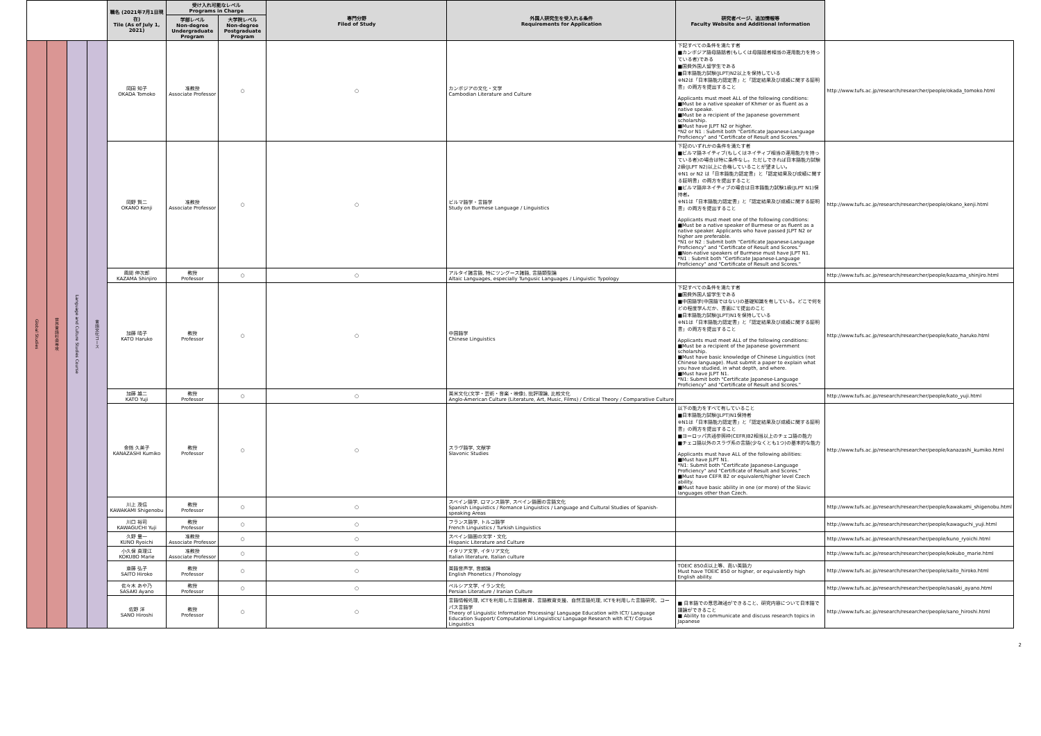| | | | | 職名 (2021年7月1日現在) Tile (As of July 1, 2021) | 受け入れ可能なレベル Programs in Charge | | 専門分野 Filed of Study | 外国人研究生を受入れる条件 Requirements for Application | 研究者ページ、追加情報等 Faculty Website and Additional Information | |
| --- | --- | --- | --- | --- | --- | --- | --- | --- | --- | --- |
| | | | | | 学部レベル Non-degree Undergraduate Program | 大学院レベル Non-degree Postgraduate Program | | | | |
| Global Studies | 世界言語社会専攻 | Language and Culture Studies Course | 言語文化コース | 岡田 知子 OKADA Tomoko | 准教授 Associate Professor | ○ | ○ | カンボジアの文化・文学 Cambodian Literature and Culture | 下記すべての条件を満たす者 ■カンボジア語母語話者(もしくは母語話者相当の運用能力を持っている者)である ■国費外国人留学生である ■日本語能力試験(JLPT)N2以上を保持している ※N2は「日本語能力認定書」と「認定結果及び成績に関する証明書」の両方を提出すること Applicants must meet ALL of the following conditions: ■Must be a native speaker of Khmer or as fluent as a native speake. ■Must be a recipient of the Japanese government scholarship. ■Must have JLPT N2 or higher. *N2 or N1 : Submit both "Certificate Japanese-Language Proficiency" and "Certificate of Result and Scores." | http://www.tufs.ac.jp/research/researcher/people/okada_tomoko.html |
| | | | | 岡野 賢二 OKANO Kenji | 准教授 Associate Professor | ○ | ○ | ビルマ語学・言語学 Study on Burmese Language / Linguistics | 下記のいずれかの条件を満たす者 ■ビルマ語ネイティブ(もしくはネイティブ相当の運用能力を持っている者)の場合は特に条件なし。ただしできれば日本語能力試験2級(JLPT N2)以上に合格していることが望ましい。 ※N1 or N2 は「日本語能力認定書」と「認定結果及び成績に関する証明書」の両方を提出すること ■ビルマ語非ネイティブの場合は日本語能力試験1級(JLPT N1)保持者。 ※N1は「日本語能力認定書」と「認定結果及び成績に関する証明書」の両方を提出すること Applicants must meet one of the following conditions: ■Must be a native speaker of Burmese or as fluent as a native speaker. Applicants who have passed JLPT N2 or higher are preferable. *N1 or N2 : Submit both "Certificate Japanese-Language Proficiency" and "Certificate of Result and Scores." ■Non-native speakers of Burmese must have JLPT N1. *N1 : Submit both "Certificate Japanese-Language Proficiency" and "Certificate of Result and Scores." | http://www.tufs.ac.jp/research/researcher/people/okano_kenji.html |
| | | | | 風間 伸次郎 KAZAMA Shinjiro | 教授 Professor | ○ | ○ | アルタイ諸言語, 特にツングース諸語, 言語類型論 Altaic Languages, especially Tungusic Languages / Linguistic Typology | | http://www.tufs.ac.jp/research/researcher/people/kazama_shinjiro.html |
| | | | | 加藤 晴子 KATO Haruko | 教授 Professor | ○ | ○ | 中国語学 Chinese Linguistics | 下記すべての条件を満たす者 ■国費外国人留学生である ■中国語学(中国語ではない)の基礎知識を有している。どこで何をどの程度学んだか、書面にて提出のこと ■日本語能力試験(JLPT)N1を保持している ※N1は「日本語能力認定書」と「認定結果及び成績に関する証明書」の両方を提出すること Applicants must meet ALL of the following conditions: ■Must be a recipient of the Japanese government scholarship. ■Must have basic knowledge of Chinese Linguistics (not Chinese language). Must submit a paper to explain what you have studied, in what depth, and where. ■Must have JLPT N1. *N1: Submit both "Certificate Japanese-Language Proficiency" and "Certificate of Result and Scores." | http://www.tufs.ac.jp/research/researcher/people/kato_haruko.html |
| | | | | 加藤 雄二 KATO Yuji | 教授 Professor | ○ | ○ | 英米文化(文学・芸術・音楽・映像), 批評理論, 比較文化 Anglo-American Culture (Literature, Art, Music, Films) / Critical Theory / Comparative Culture | | http://www.tufs.ac.jp/research/researcher/people/kato_yuji.html |
| | | | | 金指 久美子 KANAZASHI Kumiko | 教授 Professor | ○ | ○ | スラヴ語学, 文献学 Slavonic Studies | 以下の能力をすべて有していること ■日本語能力試験(JLPT)N1保持者 ※N1は「日本語能力認定書」と「認定結果及び成績に関する証明書」の両方を提出すること ■ヨーロッパ共通参照枠(CEFR)B2相当以上のチェコ語の能力 ■チェコ語以外のスラヴ系の言語(少なくとも1つ)の基本的な能力 Applicants must have ALL of the following abilities: ■Must have JLPT N1. *N1: Submit both "Certificate Japanese-Language Proficiency" and "Certificate of Result and Scores." ■Must have CEFR B2 or equivalent/higher level Czech ability. ■Must have basic ability in one (or more) of the Slavic languages other than Czech. | http://www.tufs.ac.jp/research/researcher/people/kanazashi_kumiko.html |
| | | | | 川上 茂信 KAWAKAMI Shigenobu | 教授 Professor | ○ | ○ | スペイン語学, ロマンス語学, スペイン語圏の言語文化 Spanish Linguistics / Romance Linguistics / Language and Cultural Studies of Spanish-speaking Areas | | http://www.tufs.ac.jp/research/researcher/people/kawakami_shigenobu.html |
| | | | | 川口 裕司 KAWAGUCHI Yuji | 教授 Professor | ○ | ○ | フランス語学, トルコ語学 French Linguistics / Turkish Linguistics | | http://www.tufs.ac.jp/research/researcher/people/kawaguchi_yuji.html |
| | | | | 久野 量一 KUNO Ryoichi | 准教授 Associate Professor | ○ | ○ | スペイン語圏の文学・文化 Hispanic Literature and Culture | | http://www.tufs.ac.jp/research/researcher/people/kuno_ryoichi.html |
| | | | | 小久保 真理江 KOKUBO Marie | 准教授 Associate Professor | ○ | ○ | イタリア文学, イタリア文化 Italian literature, Italian culture | | http://www.tufs.ac.jp/research/researcher/people/kokubo_marie.html |
| | | | | 斎藤 弘子 SAITO Hiroko | 教授 Professor | ○ | ○ | 英語音声学, 音韻論 English Phonetics / Phonology | TOEIC 850点以上等、高い英語力 Must have TOEIC 850 or higher, or equivalently high English ability. | http://www.tufs.ac.jp/research/researcher/people/saito_hiroko.html |
| | | | | 佐々木 あや乃 SASAKI Ayano | 教授 Professor | ○ | ○ | ペルシア文学, イラン文化 Persian Literature / Iranian Culture | | http://www.tufs.ac.jp/research/researcher/people/sasaki_ayano.html |
| | | | | 佐野 洋 SANO Hiroshi | 教授 Professor | ○ | ○ | 言語情報処理, ICTを利用した言語教育、言語教育支援、自然言語処理, ICTを利用した言語研究、コーパス言語学 Theory of Linguistic Information Processing/ Language Education with ICT/ Language Education Support/ Computational Linguistics/ Language Research with ICT/ Corpus Linguistics | ■ 日本語での意思疎通ができること、研究内容について日本語で議論ができること ■ Ability to communicate and discuss research topics in Japanese | http://www.tufs.ac.jp/research/researcher/people/sano_hiroshi.html |
2